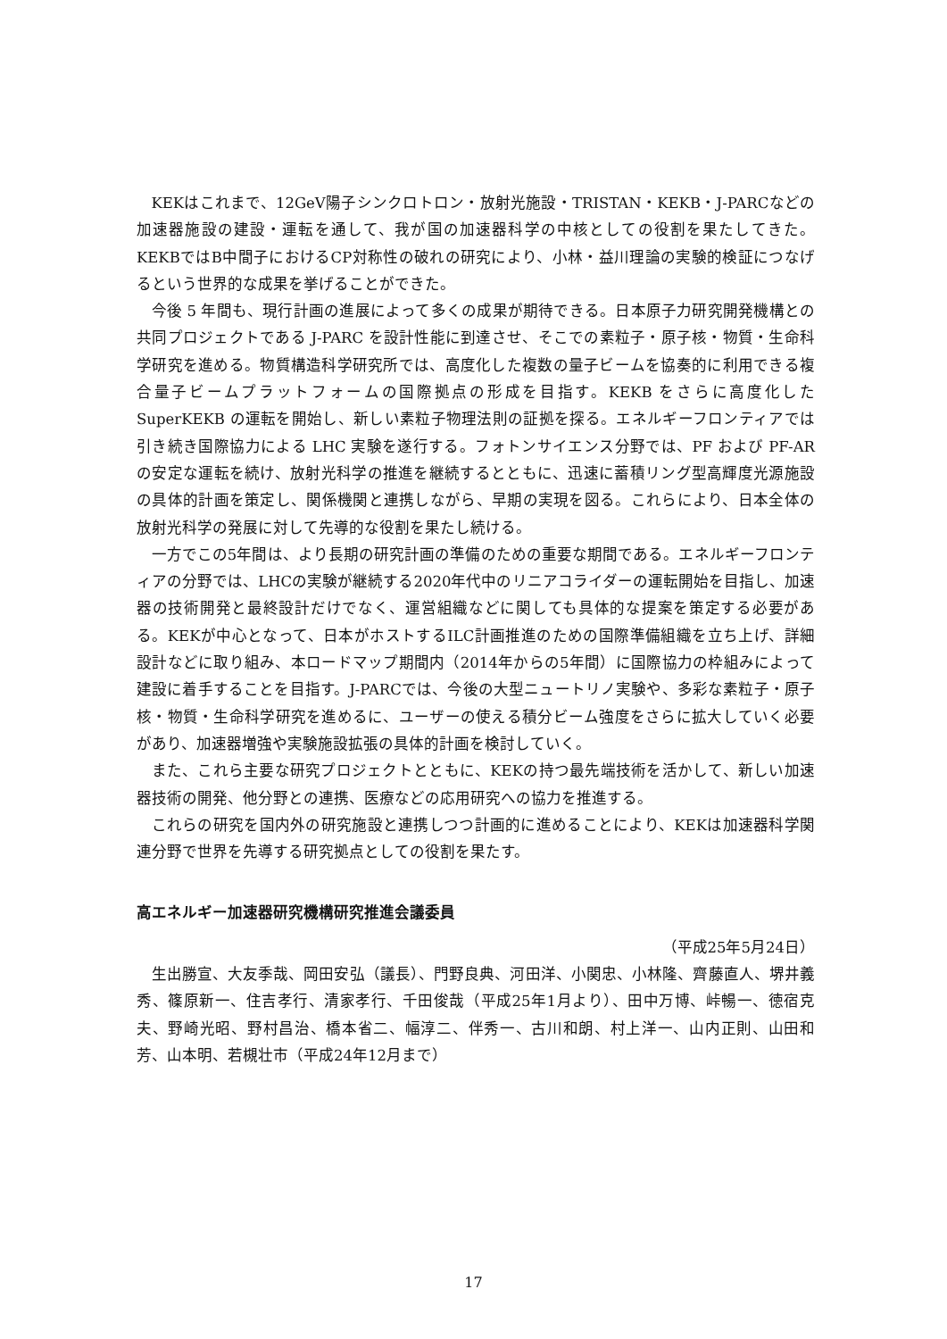KEKはこれまで、12GeV陽子シンクロトロン・放射光施設・TRISTAN・KEKB・J-PARCなどの加速器施設の建設・運転を通して、我が国の加速器科学の中核としての役割を果たしてきた。KEKBではB中間子におけるCP対称性の破れの研究により、小林・益川理論の実験的検証につなげるという世界的な成果を挙げることができた。
今後 5 年間も、現行計画の進展によって多くの成果が期待できる。日本原子力研究開発機構との共同プロジェクトである J-PARC を設計性能に到達させ、そこでの素粒子・原子核・物質・生命科学研究を進める。物質構造科学研究所では、高度化した複数の量子ビームを協奏的に利用できる複合量子ビームプラットフォームの国際拠点の形成を目指す。KEKB をさらに高度化した SuperKEKB の運転を開始し、新しい素粒子物理法則の証拠を探る。エネルギーフロンティアでは引き続き国際協力による LHC 実験を遂行する。フォトンサイエンス分野では、PF および PF-AR の安定な運転を続け、放射光科学の推進を継続するとともに、迅速に蓄積リング型高輝度光源施設の具体的計画を策定し、関係機関と連携しながら、早期の実現を図る。これらにより、日本全体の放射光科学の発展に対して先導的な役割を果たし続ける。
一方でこの5年間は、より長期の研究計画の準備のための重要な期間である。エネルギーフロンティアの分野では、LHCの実験が継続する2020年代中のリニアコライダーの運転開始を目指し、加速器の技術開発と最終設計だけでなく、運営組織などに関しても具体的な提案を策定する必要がある。KEKが中心となって、日本がホストするILC計画推進のための国際準備組織を立ち上げ、詳細設計などに取り組み、本ロードマップ期間内（2014年からの5年間）に国際協力の枠組みによって建設に着手することを目指す。J-PARCでは、今後の大型ニュートリノ実験や、多彩な素粒子・原子核・物質・生命科学研究を進めるに、ユーザーの使える積分ビーム強度をさらに拡大していく必要があり、加速器増強や実験施設拡張の具体的計画を検討していく。
また、これら主要な研究プロジェクトとともに、KEKの持つ最先端技術を活かして、新しい加速器技術の開発、他分野との連携、医療などの応用研究への協力を推進する。
これらの研究を国内外の研究施設と連携しつつ計画的に進めることにより、KEKは加速器科学関連分野で世界を先導する研究拠点としての役割を果たす。
高エネルギー加速器研究機構研究推進会議委員
（平成25年5月24日）
生出勝宣、大友季哉、岡田安弘（議長）、門野良典、河田洋、小関忠、小林隆、齊藤直人、堺井義秀、篠原新一、住吉孝行、清家孝行、千田俊哉（平成25年1月より）、田中万博、峠暢一、徳宿克夫、野崎光昭、野村昌治、橋本省二、幅淳二、伴秀一、古川和朗、村上洋一、山内正則、山田和芳、山本明、若槻壮市（平成24年12月まで）
17